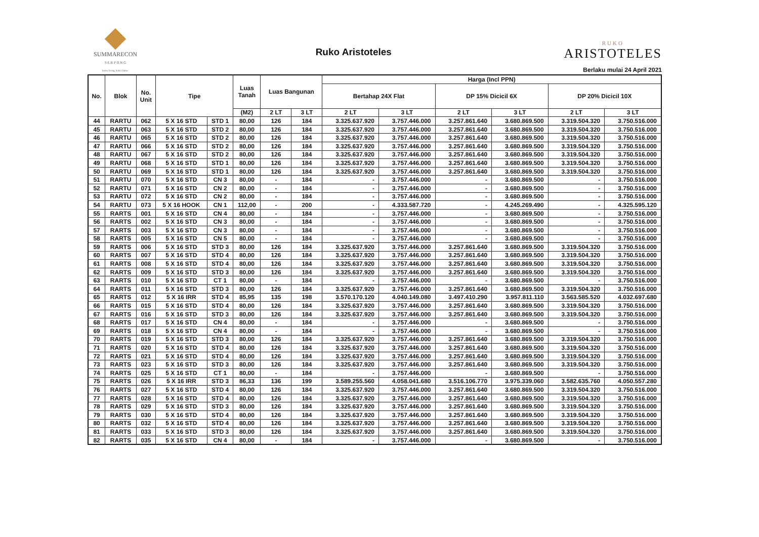SUMMARECON
S E R P O N G
better living, better future
Ruko Aristoteles
RUKO
ARISTOTELES
Berlaku mulai 24 April 2021
| No. | Blok | No. Unit | Tipe | | Luas Tanah | Luas Bangunan | | Harga (Incl PPN) | | | | | |
| --- | --- | --- | --- | --- | --- | --- | --- | --- | --- | --- | --- | --- | --- |
| | | | | | | | | Bertahap 24X Flat | | DP 15% Dicicil 6X | | DP 20% Dicicil 10X | |
| | | | | | (M2) | 2 LT | 3 LT | 2 LT | 3 LT | 2 LT | 3 LT | 2 LT | 3 LT |
| 44 | RARTU | 062 | 5 X 16 STD | STD 1 | 80,00 | 126 | 184 | 3.325.637.920 | 3.757.446.000 | 3.257.861.640 | 3.680.869.500 | 3.319.504.320 | 3.750.516.000 |
| 45 | RARTU | 063 | 5 X 16 STD | STD 2 | 80,00 | 126 | 184 | 3.325.637.920 | 3.757.446.000 | 3.257.861.640 | 3.680.869.500 | 3.319.504.320 | 3.750.516.000 |
| 46 | RARTU | 065 | 5 X 16 STD | STD 2 | 80,00 | 126 | 184 | 3.325.637.920 | 3.757.446.000 | 3.257.861.640 | 3.680.869.500 | 3.319.504.320 | 3.750.516.000 |
| 47 | RARTU | 066 | 5 X 16 STD | STD 2 | 80,00 | 126 | 184 | 3.325.637.920 | 3.757.446.000 | 3.257.861.640 | 3.680.869.500 | 3.319.504.320 | 3.750.516.000 |
| 48 | RARTU | 067 | 5 X 16 STD | STD 2 | 80,00 | 126 | 184 | 3.325.637.920 | 3.757.446.000 | 3.257.861.640 | 3.680.869.500 | 3.319.504.320 | 3.750.516.000 |
| 49 | RARTU | 068 | 5 X 16 STD | STD 1 | 80,00 | 126 | 184 | 3.325.637.920 | 3.757.446.000 | 3.257.861.640 | 3.680.869.500 | 3.319.504.320 | 3.750.516.000 |
| 50 | RARTU | 069 | 5 X 16 STD | STD 1 | 80,00 | 126 | 184 | 3.325.637.920 | 3.757.446.000 | 3.257.861.640 | 3.680.869.500 | 3.319.504.320 | 3.750.516.000 |
| 51 | RARTU | 070 | 5 X 16 STD | CN 3 | 80,00 | - | 184 | - | 3.757.446.000 | - | 3.680.869.500 | - | 3.750.516.000 |
| 52 | RARTU | 071 | 5 X 16 STD | CN 2 | 80,00 | - | 184 | - | 3.757.446.000 | - | 3.680.869.500 | - | 3.750.516.000 |
| 53 | RARTU | 072 | 5 X 16 STD | CN 2 | 80,00 | - | 184 | - | 3.757.446.000 | - | 3.680.869.500 | - | 3.750.516.000 |
| 54 | RARTU | 073 | 5 X 16 HOOK | CN 1 | 112,00 | - | 200 | - | 4.333.587.720 | - | 4.245.269.490 | - | 4.325.595.120 |
| 55 | RARTS | 001 | 5 X 16 STD | CN 4 | 80,00 | - | 184 | - | 3.757.446.000 | - | 3.680.869.500 | - | 3.750.516.000 |
| 56 | RARTS | 002 | 5 X 16 STD | CN 3 | 80,00 | - | 184 | - | 3.757.446.000 | - | 3.680.869.500 | - | 3.750.516.000 |
| 57 | RARTS | 003 | 5 X 16 STD | CN 3 | 80,00 | - | 184 | - | 3.757.446.000 | - | 3.680.869.500 | - | 3.750.516.000 |
| 58 | RARTS | 005 | 5 X 16 STD | CN 5 | 80,00 | - | 184 | - | 3.757.446.000 | - | 3.680.869.500 | - | 3.750.516.000 |
| 59 | RARTS | 006 | 5 X 16 STD | STD 3 | 80,00 | 126 | 184 | 3.325.637.920 | 3.757.446.000 | 3.257.861.640 | 3.680.869.500 | 3.319.504.320 | 3.750.516.000 |
| 60 | RARTS | 007 | 5 X 16 STD | STD 4 | 80,00 | 126 | 184 | 3.325.637.920 | 3.757.446.000 | 3.257.861.640 | 3.680.869.500 | 3.319.504.320 | 3.750.516.000 |
| 61 | RARTS | 008 | 5 X 16 STD | STD 4 | 80,00 | 126 | 184 | 3.325.637.920 | 3.757.446.000 | 3.257.861.640 | 3.680.869.500 | 3.319.504.320 | 3.750.516.000 |
| 62 | RARTS | 009 | 5 X 16 STD | STD 3 | 80,00 | 126 | 184 | 3.325.637.920 | 3.757.446.000 | 3.257.861.640 | 3.680.869.500 | 3.319.504.320 | 3.750.516.000 |
| 63 | RARTS | 010 | 5 X 16 STD | CT 1 | 80,00 | - | 184 | - | 3.757.446.000 | - | 3.680.869.500 | - | 3.750.516.000 |
| 64 | RARTS | 011 | 5 X 16 STD | STD 3 | 80,00 | 126 | 184 | 3.325.637.920 | 3.757.446.000 | 3.257.861.640 | 3.680.869.500 | 3.319.504.320 | 3.750.516.000 |
| 65 | RARTS | 012 | 5 X 16 IRR | STD 4 | 85,95 | 135 | 198 | 3.570.170.120 | 4.040.149.080 | 3.497.410.290 | 3.957.811.110 | 3.563.585.520 | 4.032.697.680 |
| 66 | RARTS | 015 | 5 X 16 STD | STD 4 | 80,00 | 126 | 184 | 3.325.637.920 | 3.757.446.000 | 3.257.861.640 | 3.680.869.500 | 3.319.504.320 | 3.750.516.000 |
| 67 | RARTS | 016 | 5 X 16 STD | STD 3 | 80,00 | 126 | 184 | 3.325.637.920 | 3.757.446.000 | 3.257.861.640 | 3.680.869.500 | 3.319.504.320 | 3.750.516.000 |
| 68 | RARTS | 017 | 5 X 16 STD | CN 4 | 80,00 | - | 184 | - | 3.757.446.000 | - | 3.680.869.500 | - | 3.750.516.000 |
| 69 | RARTS | 018 | 5 X 16 STD | CN 4 | 80,00 | - | 184 | - | 3.757.446.000 | - | 3.680.869.500 | - | 3.750.516.000 |
| 70 | RARTS | 019 | 5 X 16 STD | STD 3 | 80,00 | 126 | 184 | 3.325.637.920 | 3.757.446.000 | 3.257.861.640 | 3.680.869.500 | 3.319.504.320 | 3.750.516.000 |
| 71 | RARTS | 020 | 5 X 16 STD | STD 4 | 80,00 | 126 | 184 | 3.325.637.920 | 3.757.446.000 | 3.257.861.640 | 3.680.869.500 | 3.319.504.320 | 3.750.516.000 |
| 72 | RARTS | 021 | 5 X 16 STD | STD 4 | 80,00 | 126 | 184 | 3.325.637.920 | 3.757.446.000 | 3.257.861.640 | 3.680.869.500 | 3.319.504.320 | 3.750.516.000 |
| 73 | RARTS | 023 | 5 X 16 STD | STD 3 | 80,00 | 126 | 184 | 3.325.637.920 | 3.757.446.000 | 3.257.861.640 | 3.680.869.500 | 3.319.504.320 | 3.750.516.000 |
| 74 | RARTS | 025 | 5 X 16 STD | CT 1 | 80,00 | - | 184 | - | 3.757.446.000 | - | 3.680.869.500 | - | 3.750.516.000 |
| 75 | RARTS | 026 | 5 X 16 IRR | STD 3 | 86,33 | 136 | 199 | 3.589.255.560 | 4.058.041.680 | 3.516.106.770 | 3.975.339.060 | 3.582.635.760 | 4.050.557.280 |
| 76 | RARTS | 027 | 5 X 16 STD | STD 4 | 80,00 | 126 | 184 | 3.325.637.920 | 3.757.446.000 | 3.257.861.640 | 3.680.869.500 | 3.319.504.320 | 3.750.516.000 |
| 77 | RARTS | 028 | 5 X 16 STD | STD 4 | 80,00 | 126 | 184 | 3.325.637.920 | 3.757.446.000 | 3.257.861.640 | 3.680.869.500 | 3.319.504.320 | 3.750.516.000 |
| 78 | RARTS | 029 | 5 X 16 STD | STD 3 | 80,00 | 126 | 184 | 3.325.637.920 | 3.757.446.000 | 3.257.861.640 | 3.680.869.500 | 3.319.504.320 | 3.750.516.000 |
| 79 | RARTS | 030 | 5 X 16 STD | STD 4 | 80,00 | 126 | 184 | 3.325.637.920 | 3.757.446.000 | 3.257.861.640 | 3.680.869.500 | 3.319.504.320 | 3.750.516.000 |
| 80 | RARTS | 032 | 5 X 16 STD | STD 4 | 80,00 | 126 | 184 | 3.325.637.920 | 3.757.446.000 | 3.257.861.640 | 3.680.869.500 | 3.319.504.320 | 3.750.516.000 |
| 81 | RARTS | 033 | 5 X 16 STD | STD 3 | 80,00 | 126 | 184 | 3.325.637.920 | 3.757.446.000 | 3.257.861.640 | 3.680.869.500 | 3.319.504.320 | 3.750.516.000 |
| 82 | RARTS | 035 | 5 X 16 STD | CN 4 | 80,00 | - | 184 | - | 3.757.446.000 | - | 3.680.869.500 | - | 3.750.516.000 |